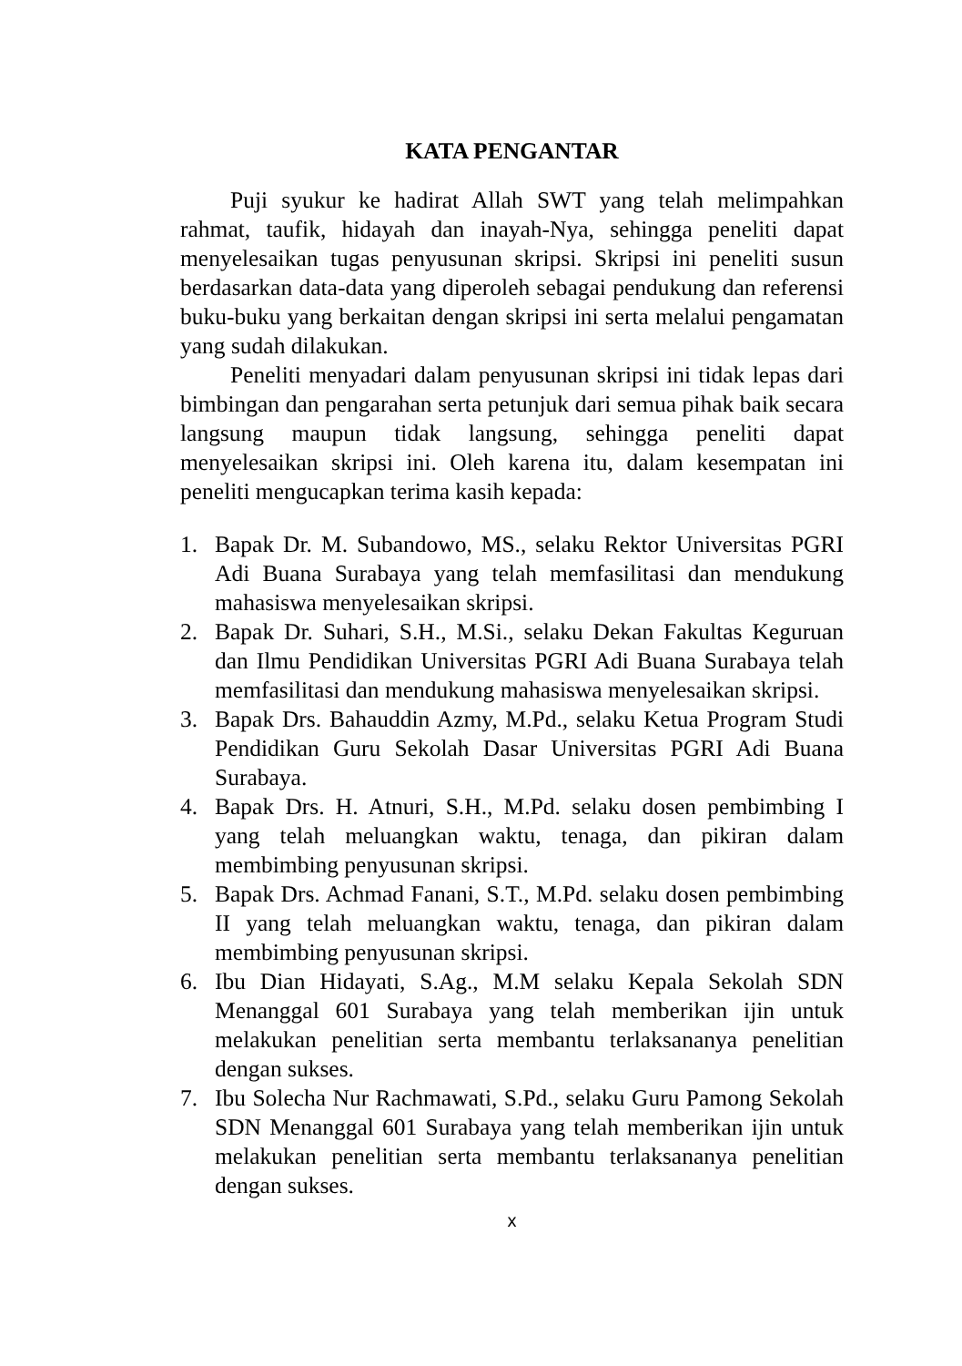KATA PENGANTAR
Puji syukur ke hadirat Allah SWT yang telah melimpahkan rahmat, taufik, hidayah dan inayah-Nya, sehingga peneliti dapat menyelesaikan tugas penyusunan skripsi. Skripsi ini peneliti susun berdasarkan data-data yang diperoleh sebagai pendukung dan referensi buku-buku yang berkaitan dengan skripsi ini serta melalui pengamatan yang sudah dilakukan.
Peneliti menyadari dalam penyusunan skripsi ini tidak lepas dari bimbingan dan pengarahan serta petunjuk dari semua pihak baik secara langsung maupun tidak langsung, sehingga peneliti dapat menyelesaikan skripsi ini. Oleh karena itu, dalam kesempatan ini peneliti mengucapkan terima kasih kepada:
1. Bapak Dr. M. Subandowo, MS., selaku Rektor Universitas PGRI Adi Buana Surabaya yang telah memfasilitasi dan mendukung mahasiswa menyelesaikan skripsi.
2. Bapak Dr. Suhari, S.H., M.Si., selaku Dekan Fakultas Keguruan dan Ilmu Pendidikan Universitas PGRI Adi Buana Surabaya telah memfasilitasi dan mendukung mahasiswa menyelesaikan skripsi.
3. Bapak Drs. Bahauddin Azmy, M.Pd., selaku Ketua Program Studi Pendidikan Guru Sekolah Dasar Universitas PGRI Adi Buana Surabaya.
4. Bapak Drs. H. Atnuri, S.H., M.Pd. selaku dosen pembimbing I yang telah meluangkan waktu, tenaga, dan pikiran dalam membimbing penyusunan skripsi.
5. Bapak Drs. Achmad Fanani, S.T., M.Pd. selaku dosen pembimbing II yang telah meluangkan waktu, tenaga, dan pikiran dalam membimbing penyusunan skripsi.
6. Ibu Dian Hidayati, S.Ag., M.M selaku Kepala Sekolah SDN Menanggal 601 Surabaya yang telah memberikan ijin untuk melakukan penelitian serta membantu terlaksananya penelitian dengan sukses.
7. Ibu Solecha Nur Rachmawati, S.Pd., selaku Guru Pamong Sekolah SDN Menanggal 601 Surabaya yang telah memberikan ijin untuk melakukan penelitian serta membantu terlaksananya penelitian dengan sukses.
x